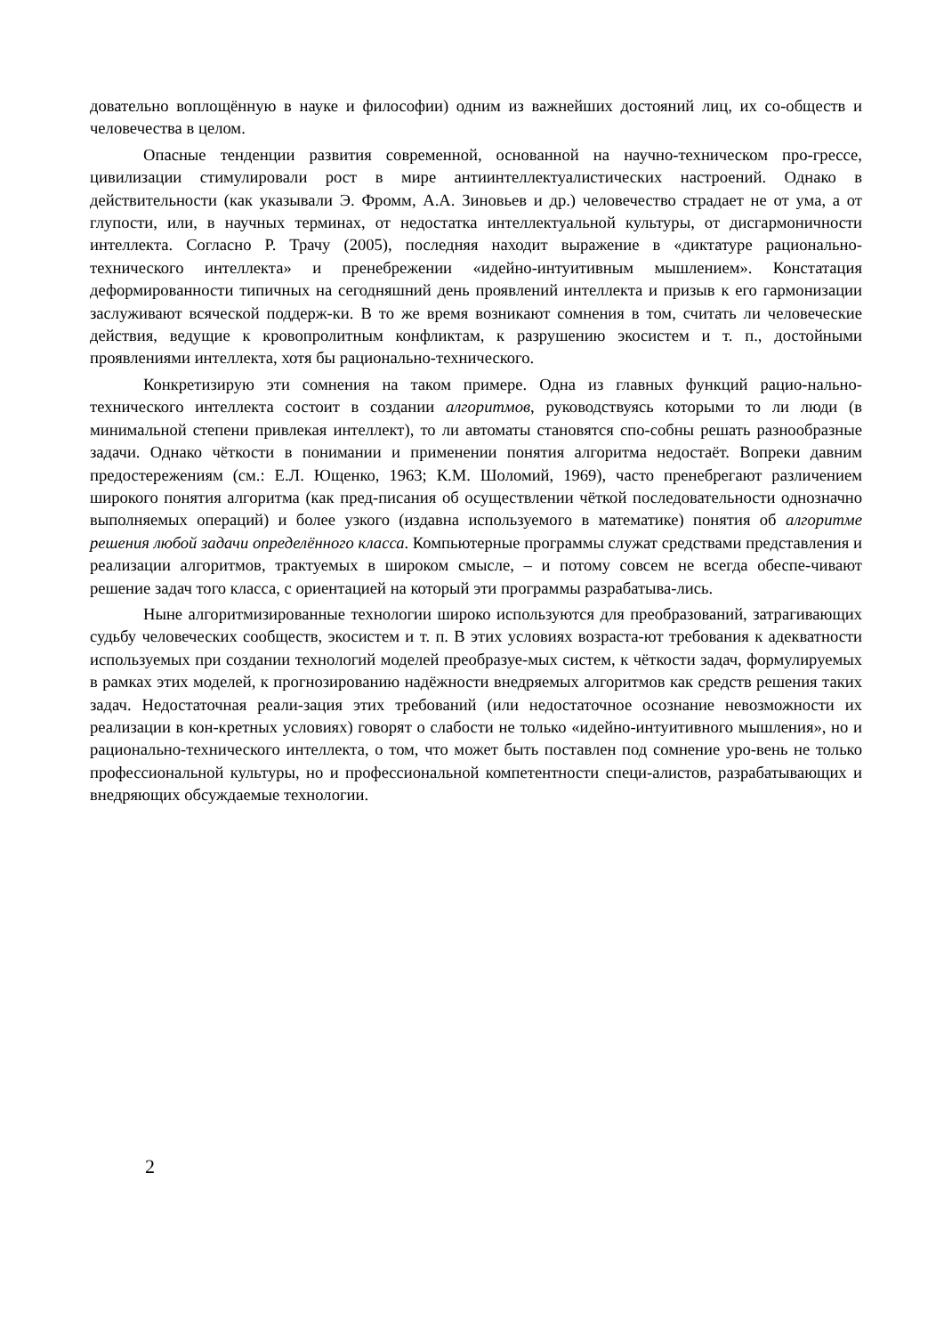довательно воплощённую в науке и философии) одним из важнейших достояний лиц, их со-обществ и человечества в целом.
Опасные тенденции развития современной, основанной на научно-техническом про-грессе, цивилизации стимулировали рост в мире антиинтеллектуалистических настроений. Однако в действительности (как указывали Э. Фромм, А.А. Зиновьев и др.) человечество страдает не от ума, а от глупости, или, в научных терминах, от недостатка интеллектуальной культуры, от дисгармоничности интеллекта. Согласно Р. Трачу (2005), последняя находит выражение в «диктатуре рационально-технического интеллекта» и пренебрежении «идейно-интуитивным мышлением». Констатация деформированности типичных на сегодняшний день проявлений интеллекта и призыв к его гармонизации заслуживают всяческой поддерж-ки. В то же время возникают сомнения в том, считать ли человеческие действия, ведущие к кровопролитным конфликтам, к разрушению экосистем и т. п., достойными проявлениями интеллекта, хотя бы рационально-технического.
Конкретизирую эти сомнения на таком примере. Одна из главных функций рацио-нально-технического интеллекта состоит в создании алгоритмов, руководствуясь которыми то ли люди (в минимальной степени привлекая интеллект), то ли автоматы становятся спо-собны решать разнообразные задачи. Однако чёткости в понимании и применении понятия алгоритма недостаёт. Вопреки давним предостережениям (см.: Е.Л. Ющенко, 1963; К.М. Шоломий, 1969), часто пренебрегают различением широкого понятия алгоритма (как пред-писания об осуществлении чёткой последовательности однозначно выполняемых операций) и более узкого (издавна используемого в математике) понятия об алгоритме решения любой задачи определённого класса. Компьютерные программы служат средствами представления и реализации алгоритмов, трактуемых в широком смысле, – и потому совсем не всегда обеспе-чивают решение задач того класса, с ориентацией на который эти программы разрабатыва-лись.
Ныне алгоритмизированные технологии широко используются для преобразований, затрагивающих судьбу человеческих сообществ, экосистем и т. п. В этих условиях возраста-ют требования к адекватности используемых при создании технологий моделей преобразуе-мых систем, к чёткости задач, формулируемых в рамках этих моделей, к прогнозированию надёжности внедряемых алгоритмов как средств решения таких задач. Недостаточная реали-зация этих требований (или недостаточное осознание невозможности их реализации в кон-кретных условиях) говорят о слабости не только «идейно-интуитивного мышления», но и рационально-технического интеллекта, о том, что может быть поставлен под сомнение уро-вень не только профессиональной культуры, но и профессиональной компетентности специ-алистов, разрабатывающих и внедряющих обсуждаемые технологии.
2